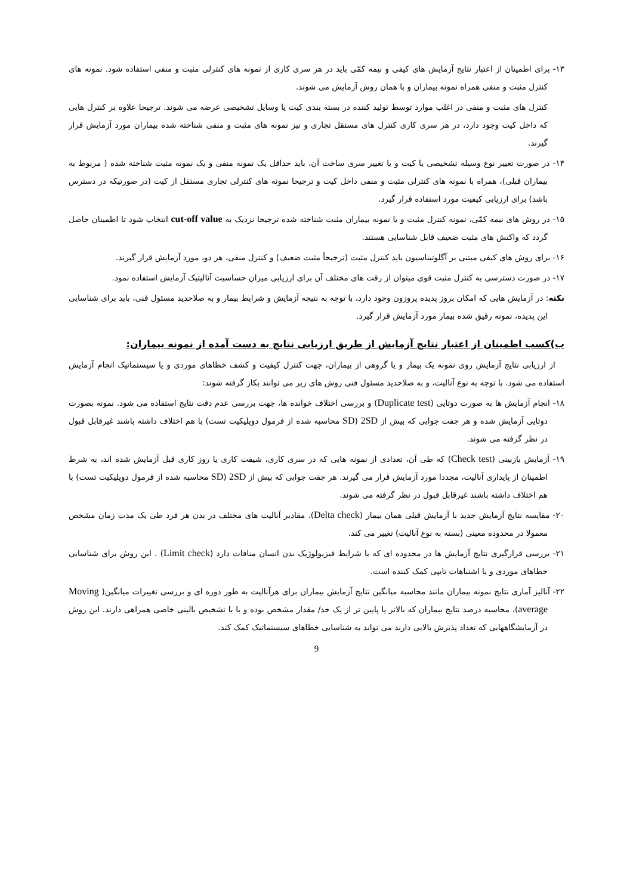۱۳- برای اطمینان از اعتبار نتایج آزمایش های کیفی و نیمه کمّی باید در هر سری کاری از نمونه های کنترلی مثبت و منفی استفاده شود. نمونه های کنترل مثبت و منفی همراه نمونه بیماران و با همان روش آزمایش می شوند.
کنترل های مثبت و منفی در اغلب موارد توسط تولید کننده در بسته بندی کیت یا وسایل تشخیصی عرضه می شوند. ترجیحا علاوه بر کنترل هایی که داخل کیت وجود دارد، در هر سری کاری کنترل های مستقل تجاری و نیز نمونه های مثبت و منفی شناخته شده بیماران مورد آزمایش قرار گیرند.
۱۴- در صورت تغییر نوع وسیله تشخیصی یا کیت و یا تغییر سری ساخت آن، باید حداقل یک نمونه منفی و یک نمونه مثبت شناخته شده ( مربوط به بیماران قبلی)، همراه با نمونه های کنترلی مثبت و منفی داخل کیت و ترجیحا نمونه های کنترلی تجاری مستقل از کیت (در صورتیکه در دسترس باشد) برای ارزیابی کیفیت مورد استفاده قرار گیرد.
۱۵- در روش های نیمه کمّی، نمونه کنترل مثبت و یا نمونه بیماران مثبت شناخته شده ترجیحا نزدیک به cut-off value انتخاب شود تا اطمینان حاصل گردد که واکنش های مثبت ضعیف قابل شناسایی هستند.
۱۶- برای روش های کیفی مبتنی بر آگلوتیناسیون باید کنترل مثبت (ترجیحاً مثبت ضعیف) و کنترل منفی، هر دو، مورد آزمایش قرار گیرند.
۱۷- در صورت دسترسی به کنترل مثبت قوی میتوان از رقت های مختلف آن برای ارزیابی میزان حساسیت آنالیتیک آزمایش استفاده نمود.
نکته: در آزمایش هایی که امکان بروز پدیده پروزون وجود دارد، با توجه به نتیجه آزمایش و شرایط بیمار و به صلاحدید مسئول فنی، باید برای شناسایی این پدیده، نمونه رقیق شده بیمار مورد آزمایش قرار گیرد.
ب)کسب اطمینان از اعتبار نتایج آزمایش از طریق ارزیابی نتایج به دست آمده از نمونه بیماران:
از ارزیابی نتایج آزمایش روی نمونه یک بیمار و یا گروهی از بیماران، جهت کنترل کیفیت و کشف خطاهای موردی و یا سیستماتیک انجام آزمایش استفاده می شود. با توجه به نوع آنالیت، و به صلاحدید مسئول فنی روش های زیر می توانند بکار گرفته شوند:
۱۸- انجام آزمایش ها به صورت دوتایی (Duplicate test) و بررسی اختلاف خوانده ها، جهت بررسی عدم دقت نتایج استفاده می شود. نمونه بصورت دوتایی آزمایش شده و هر جفت جوابی که بیش از 2SD (SD محاسبه شده از فرمول دوپلیکیت تست) با هم اختلاف داشته باشند غیرقابل قبول در نظر گرفته می شوند.
۱۹- آزمایش بازبینی (Check test) که طی آن، تعدادی از نمونه هایی که در سری کاری، شیفت کاری یا روز کاری قبل آزمایش شده اند، به شرط اطمینان از پایداری آنالیت، مجددا مورد آزمایش قرار می گیرند. هر جفت جوابی که بیش از 2SD (SD محاسبه شده از فرمول دوپلیکیت تست) با هم اختلاف داشته باشند غیرقابل قبول در نظر گرفته می شوند.
۲۰- مقایسه نتایج آزمایش جدید با آزمایش قبلی همان بیمار (Delta check). مقادیر آنالیت های مختلف در بدن هر فرد طی یک مدت زمان مشخص معمولا در محدوده معینی (بسته به نوع آنالیت) تغییر می کند.
۲۱- بررسی قرارگیری نتایج آزمایش ها در محدوده ای که با شرایط فیزیولوژیک بدن انسان منافات دارد (Limit check) . این روش برای شناسایی خطاهای موردی و یا اشتباهات تایپی کمک کننده است.
۲۲- آنالیز آماری نتایج نمونه بیماران مانند محاسبه میانگین نتایج آزمایش بیماران برای هرآنالیت به طور دوره ای و بررسی تغییرات میانگین( Moving average)، محاسبه درصد نتایج بیماران که بالاتر یا پایین تر از یک حد/ مقدار مشخص بوده و یا با تشخیص بالینی خاصی همراهی دارند. این روش در آزمایشگاههایی که تعداد پذیرش بالایی دارند می تواند به شناسایی خطاهای سیستماتیک کمک کند.
9